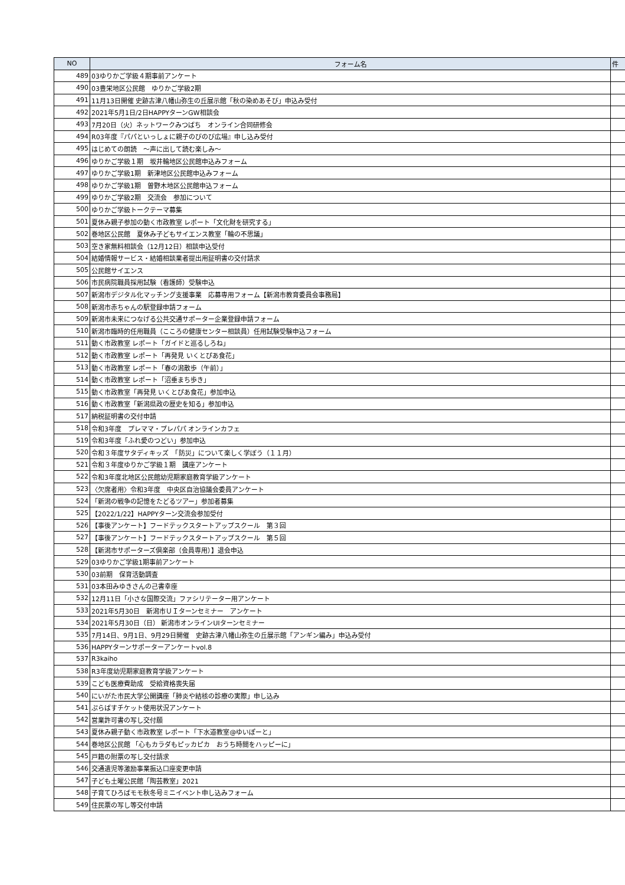| NO | フォーム名 | 件 |
| --- | --- | --- |
| 489 | 03ゆりかご学級４期事前アンケート | |
| 490 | 03豊栄地区公民館 ゆりかご学級2期 | |
| 491 | 11月13日開催 史跡古津八幡山弥生の丘展示館「秋の染めあそび」申込み受付 | |
| 492 | 2021年5月1日/2日HAPPYターンGW相談会 | |
| 493 | 7月20日（火）ネットワークみつばち オンライン合同研修会 | |
| 494 | R03年度『パパといっしょに親子のびのび広場』申し込み受付 | |
| 495 | はじめての朗読 ～声に出して読む楽しみ～ | |
| 496 | ゆりかご学級１期 坂井輪地区公民館申込みフォーム | |
| 497 | ゆりかご学級1期 新津地区公民館申込みフォーム | |
| 498 | ゆりかご学級1期 曽野木地区公民館申込フォーム | |
| 499 | ゆりかご学級2期 交流会 参加について | |
| 500 | ゆりかご学級トークテーマ募集 | |
| 501 | 夏休み親子参加の動く市政教室 レポート「文化財を研究する」 | |
| 502 | 巻地区公民館 夏休み子どもサイエンス教室「輪の不思議」 | |
| 503 | 空き家無料相談会（12月12日）相談申込受付 | |
| 504 | 結婚情報サービス・結婚相談業者提出用証明書の交付請求 | |
| 505 | 公民館サイエンス | |
| 506 | 市民病院職員採用試験（看護師）受験申込 | |
| 507 | 新潟市デジタル化マッチング支援事業 応募専用フォーム【新潟市教育委員会事務局】 | |
| 508 | 新潟市赤ちゃんの駅登録申請フォーム | |
| 509 | 新潟市未来につなげる公共交通サポーター企業登録申請フォーム | |
| 510 | 新潟市臨時的任用職員（こころの健康センター相談員）任用試験受験申込フォーム | |
| 511 | 動く市政教室 レポート「ガイドと巡るしろね」 | |
| 512 | 動く市政教室 レポート「再発見 いくとぴあ食花」 | |
| 513 | 動く市政教室 レポート「春の潟散歩（午前）」 | |
| 514 | 動く市政教室 レポート「沼垂まち歩き」 | |
| 515 | 動く市政教室「再発見 いくとぴあ食花」参加申込 | |
| 516 | 動く市政教室「新潟県政の歴史を知る」参加申込 | |
| 517 | 納税証明書の交付申請 | |
| 518 | 令和3年度 プレママ・プレパパ オンラインカフェ | |
| 519 | 令和3年度「ふれ愛のつどい」参加申込 | |
| 520 | 令和３年度サタディキッズ 「防災」について楽しく学ぼう（１１月） | |
| 521 | 令和３年度ゆりかご学級１期 講座アンケート | |
| 522 | 令和3年度北地区公民館幼児期家庭教育学級アンケート | |
| 523 | 〈欠席者用〉令和3年度 中央区自治協議会委員アンケート | |
| 524 | 「新潟の戦争の記憶をたどるツアー」参加者募集 | |
| 525 | 【2022/1/22】HAPPYターン交流会参加受付 | |
| 526 | 【事後アンケート】フードテックスタートアップスクール 第３回 | |
| 527 | 【事後アンケート】フードテックスタートアップスクール 第５回 | |
| 528 | 【新潟市サポーターズ倶楽部（会員専用）】退会申込 | |
| 529 | 03ゆりかご学級1期事前アンケート | |
| 530 | 03前期 保育活動調査 | |
| 531 | 03本田みゆきさんの己書幸座 | |
| 532 | 12月11日「小さな国際交流」ファシリテーター用アンケート | |
| 533 | 2021年5月30日 新潟市ＵＩターンセミナー アンケート | |
| 534 | 2021年5月30日（日） 新潟市オンラインUIターンセミナー | |
| 535 | 7月14日、9月1日、9月29日開催 史跡古津八幡山弥生の丘展示館「アンギン編み」申込み受付 | |
| 536 | HAPPYターンサポーターアンケートvol.8 | |
| 537 | R3kaiho | |
| 538 | R3年度幼児期家庭教育学級アンケート | |
| 539 | こども医療費助成 受給資格喪失届 | |
| 540 | にいがた市民大学公開講座「肺炎や結核の診療の実際」申し込み | |
| 541 | ぷらばすチケット使用状況アンケート | |
| 542 | 営業許可書の写し交付願 | |
| 543 | 夏休み親子動く市政教室 レポート「下水道教室@ゆいぽーと」 | |
| 544 | 巻地区公民館 「心もカラダもピッカピカ おうち時間をハッピーに」 | |
| 545 | 戸籍の附票の写し交付請求 | |
| 546 | 交通遺児等激励事業振込口座変更申請 | |
| 547 | 子ども土曜公民館「陶芸教室」2021 | |
| 548 | 子育てひろばモモ秋冬号ミニイベント申し込みフォーム | |
| 549 | 住民票の写し等交付申請 | |